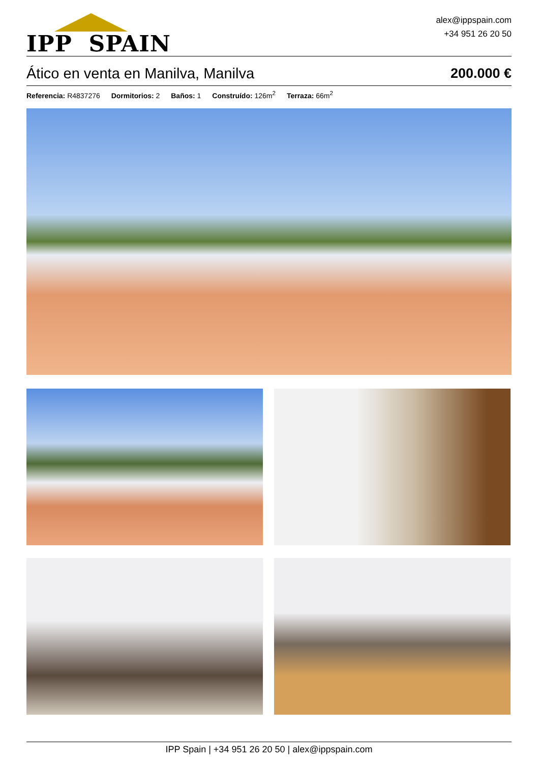IPP SPAIN
alex@ippspain.com
+34 951 26 20 50
Ático en venta en Manilva, Manilva
200.000 €
Referencia: R4837276 Dormitorios: 2 Baños: 1 Construído: 126m<sup>2</sup> Terraza: 66m<sup>2</sup>
IPP Spain | +34 951 26 20 50 | alex@ippspain.com